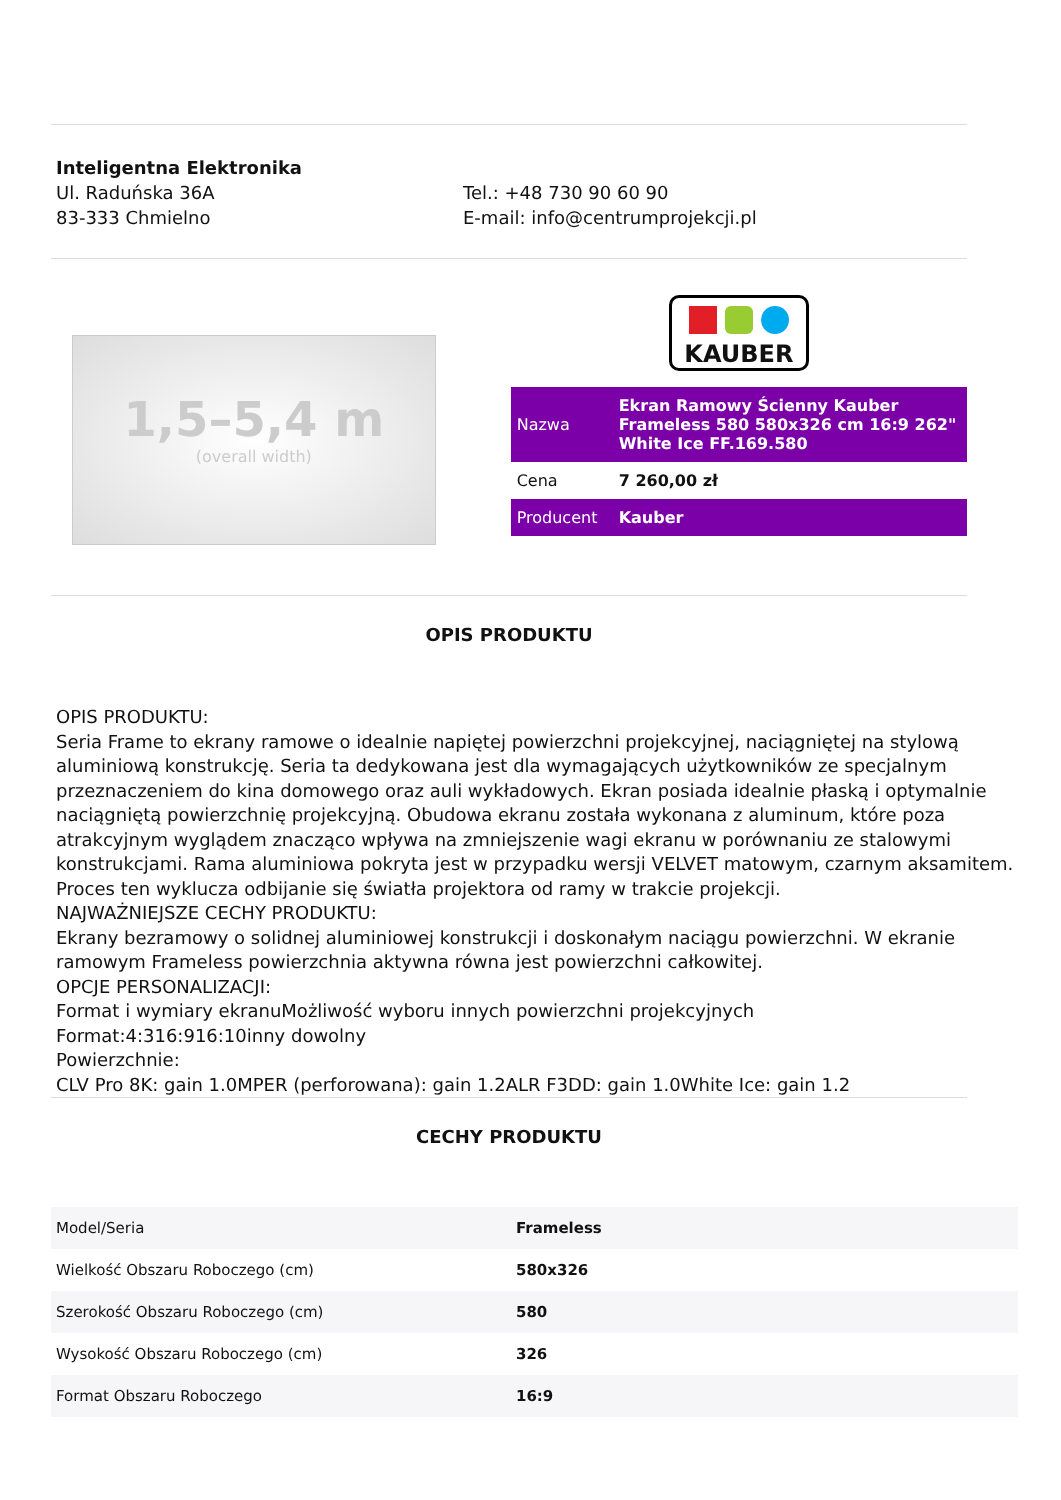Inteligentna Elektronika
Ul. Raduńska 36A
83-333 Chmielno
Tel.: +48 730 90 60 90
E-mail: info@centrumprojekcji.pl
1,5–5,4 m
(overall width)
KAUBER
| Nazwa | Ekran Ramowy Ścienny Kauber Frameless 580 580x326 cm 16:9 262" White Ice FF.169.580 |
| Cena | 7 260,00 zł |
| Producent | Kauber |
OPIS PRODUKTU
OPIS PRODUKTU:
Seria Frame to ekrany ramowe o idealnie napiętej powierzchni projekcyjnej, naciągniętej na stylową aluminiową konstrukcję. Seria ta dedykowana jest dla wymagających użytkowników ze specjalnym przeznaczeniem do kina domowego oraz auli wykładowych. Ekran posiada idealnie płaską i optymalnie naciągniętą powierzchnię projekcyjną. Obudowa ekranu została wykonana z aluminum, które poza atrakcyjnym wyglądem znacząco wpływa na zmniejszenie wagi ekranu w porównaniu ze stalowymi konstrukcjami. Rama aluminiowa pokryta jest w przypadku wersji VELVET matowym, czarnym aksamitem. Proces ten wyklucza odbijanie się światła projektora od ramy w trakcie projekcji.
NAJWAŻNIEJSZE CECHY PRODUKTU:
Ekrany bezramowy o solidnej aluminiowej konstrukcji i doskonałym naciągu powierzchni. W ekranie ramowym Frameless powierzchnia aktywna równa jest powierzchni całkowitej.
OPCJE PERSONALIZACJI:
Format i wymiary ekranuMożliwość wyboru innych powierzchni projekcyjnych
Format:4:316:916:10inny dowolny
Powierzchnie:
CLV Pro 8K: gain 1.0MPER (perforowana): gain 1.2ALR F3DD: gain 1.0White Ice: gain 1.2
CECHY PRODUKTU
| Model/Seria | Frameless |
| Wielkość Obszaru Roboczego (cm) | 580x326 |
| Szerokość Obszaru Roboczego (cm) | 580 |
| Wysokość Obszaru Roboczego (cm) | 326 |
| Format Obszaru Roboczego | 16:9 |